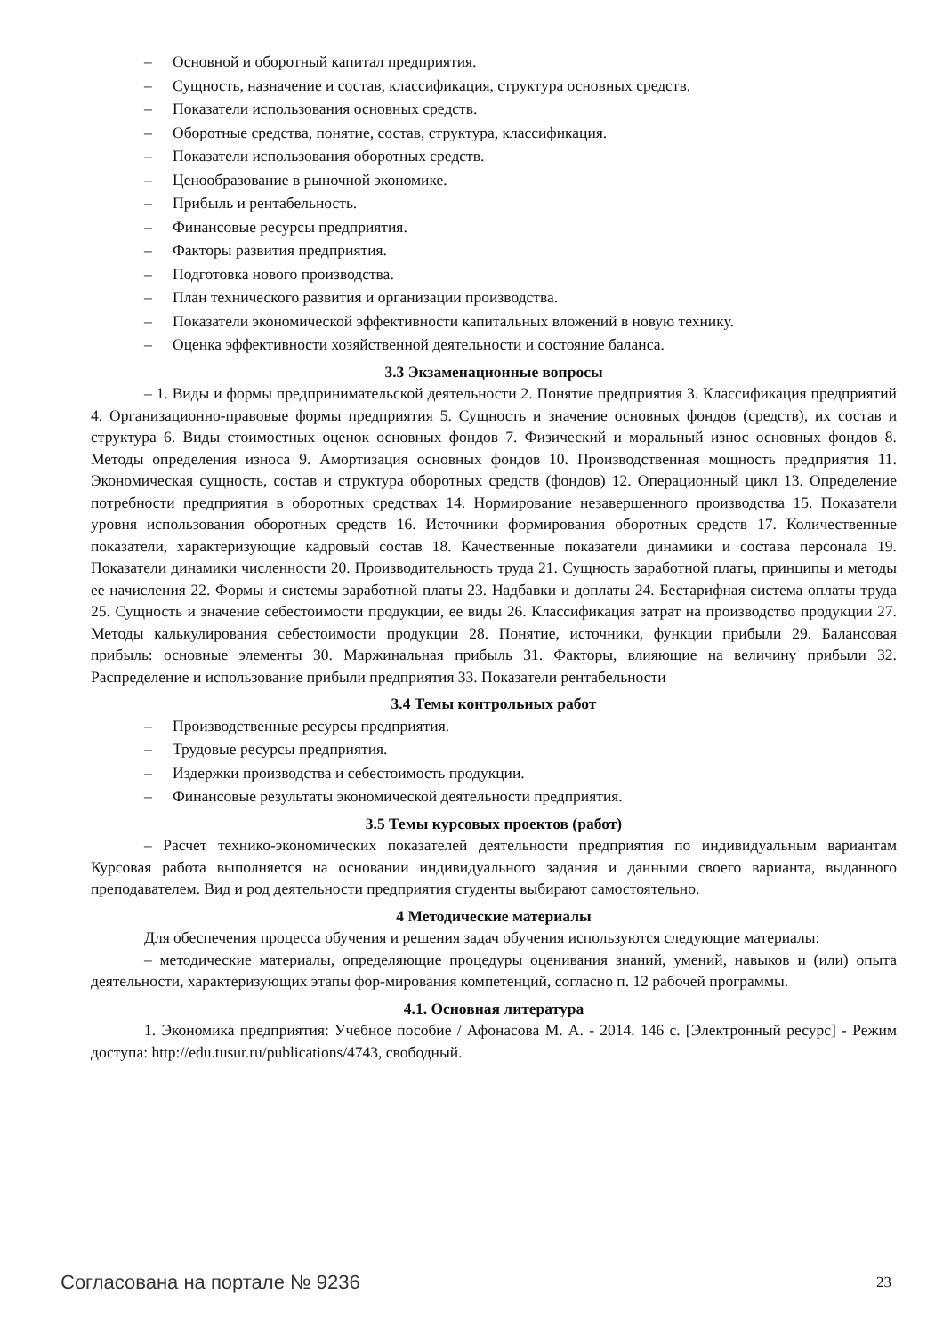– Основной и оборотный капитал предприятия.
– Сущность, назначение и состав, классификация, структура основных средств.
– Показатели использования основных средств.
– Оборотные средства, понятие, состав, структура, классификация.
– Показатели использования оборотных средств.
– Ценообразование в рыночной экономике.
– Прибыль и рентабельность.
– Финансовые ресурсы предприятия.
– Факторы развития предприятия.
– Подготовка нового производства.
– План технического развития и организации производства.
– Показатели экономической эффективности капитальных вложений в новую технику.
– Оценка эффективности хозяйственной деятельности и состояние баланса.
3.3 Экзаменационные вопросы
– 1. Виды и формы предпринимательской деятельности 2. Понятие предприятия 3. Классификация предприятий 4. Организационно-правовые формы предприятия 5. Сущность и значение основных фондов (средств), их состав и структура 6. Виды стоимостных оценок основных фондов 7. Физический и моральный износ основных фондов 8. Методы определения износа 9. Амортизация основных фондов 10. Производственная мощность предприятия 11. Экономическая сущность, состав и структура оборотных средств (фондов) 12. Операционный цикл 13. Определение потребности предприятия в оборотных средствах 14. Нормирование незавершенного производства 15. Показатели уровня использования оборотных средств 16. Источники формирования оборотных средств 17. Количественные показатели, характеризующие кадровый состав 18. Качественные показатели динамики и состава персонала 19. Показатели динамики численности 20. Производительность труда 21. Сущность заработной платы, принципы и методы ее начисления 22. Формы и системы заработной платы 23. Надбавки и доплаты 24. Бестарифная система оплаты труда 25. Сущность и значение себестоимости продукции, ее виды 26. Классификация затрат на производство продукции 27. Методы калькулирования себестоимости продукции 28. Понятие, источники, функции прибыли 29. Балансовая прибыль: основные элементы 30. Маржинальная прибыль 31. Факторы, влияющие на величину прибыли 32. Распределение и использование прибыли предприятия 33. Показатели рентабельности
3.4 Темы контрольных работ
– Производственные ресурсы предприятия.
– Трудовые ресурсы предприятия.
– Издержки производства и себестоимость продукции.
– Финансовые результаты экономической деятельности предприятия.
3.5 Темы курсовых проектов (работ)
– Расчет технико-экономических показателей деятельности предприятия по индивидуальным вариантам Курсовая работа выполняется на основании индивидуального задания и данными своего варианта, выданного преподавателем. Вид и род деятельности предприятия студенты выбирают самостоятельно.
4 Методические материалы
Для обеспечения процесса обучения и решения задач обучения используются следующие материалы:
– методические материалы, определяющие процедуры оценивания знаний, умений, навыков и (или) опыта деятельности, характеризующих этапы фор-мирования компетенций, согласно п. 12 рабочей программы.
4.1. Основная литература
1. Экономика предприятия: Учебное пособие / Афонасова М. А. - 2014. 146 с. [Электронный ресурс] - Режим доступа: http://edu.tusur.ru/publications/4743, свободный.
Согласована на портале № 9236 23